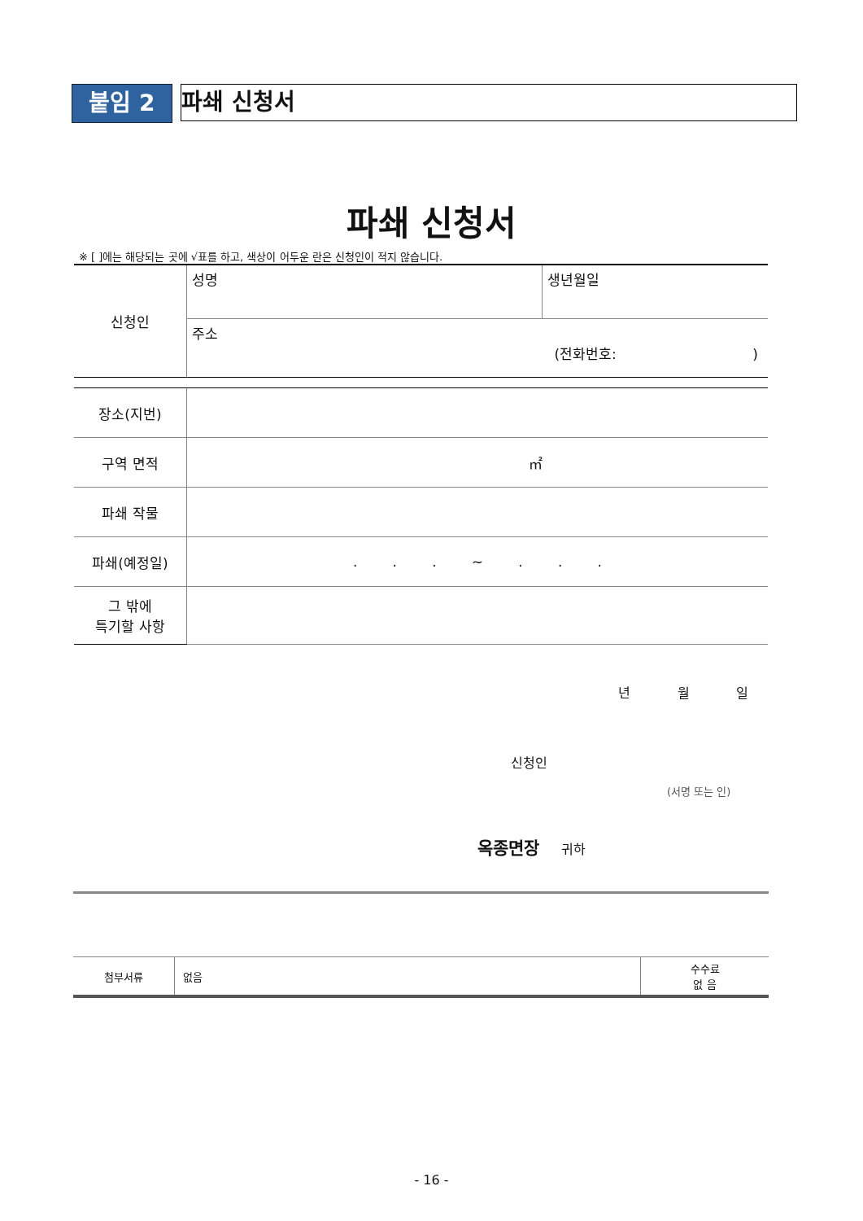붙임 2
파쇄 신청서
파쇄 신청서
※ [ ]에는 해당되는 곳에 √표를 하고, 색상이 어두운 란은 신청인이 적지 않습니다.
| 신청인 | 성명 | 생년월일 |
| | 주소 (전화번호: ) | |
| 장소(지번) | | |
| 구역 면적 | ㎡ | |
| 파쇄 작물 | | |
| 파쇄(예정일) | . . . ~ . . . | |
| 그 밖에 특기할 사항 | | |
년 월 일
신청인
(서명 또는 인)
옥종면장 귀하
| 첨부서류 | 없음 | 수수료 없 음 |
- 16 -